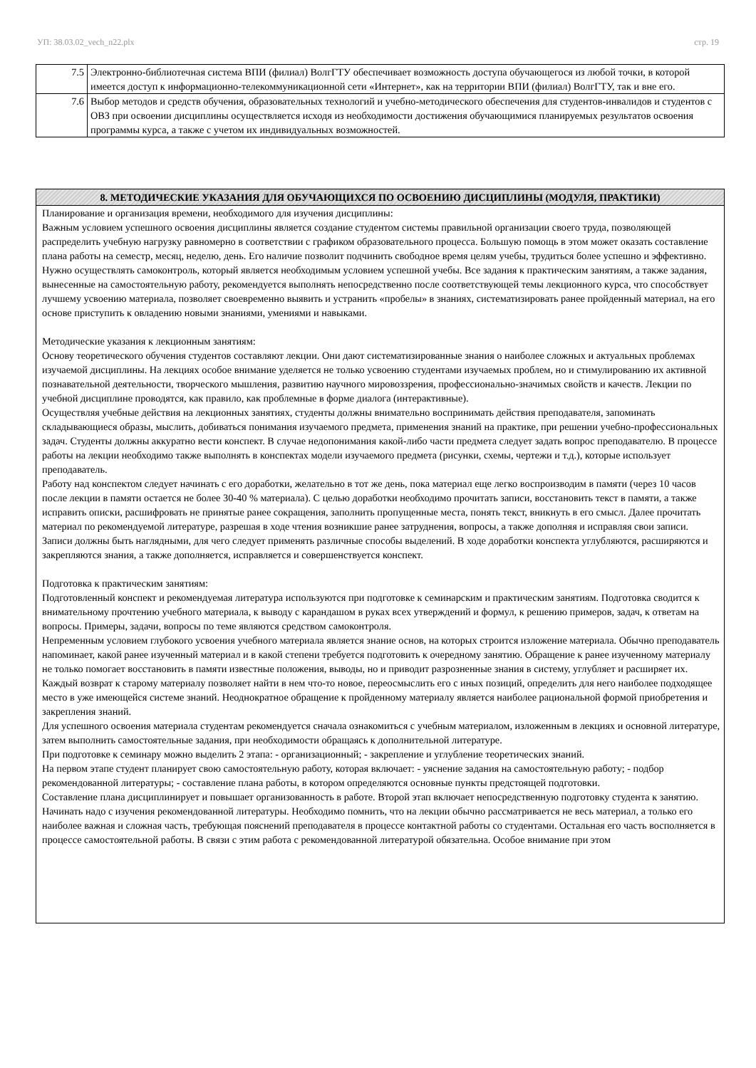УП: 38.03.02_vech_n22.plx стр. 19
| 7.5 | Электронно-библиотечная система ВПИ (филиал) ВолгГТУ обеспечивает возможность доступа обучающегося из любой точки, в которой имеется доступ к информационно-телекоммуникационной сети «Интернет», как на территории ВПИ (филиал) ВолгГТУ, так и вне его. |
| 7.6 | Выбор методов и средств обучения, образовательных технологий и учебно-методического обеспечения для студентов-инвалидов и студентов с ОВЗ при освоении дисциплины осуществляется исходя из необходимости достижения обучающимися планируемых результатов освоения программы курса, а также с учетом их индивидуальных возможностей. |
| 8. МЕТОДИЧЕСКИЕ УКАЗАНИЯ ДЛЯ ОБУЧАЮЩИХСЯ ПО ОСВОЕНИЮ ДИСЦИПЛИНЫ (МОДУЛЯ, ПРАКТИКИ) |
| --- |
| Планирование и организация времени, необходимого для изучения дисциплины: Важным условием успешного освоения дисциплины является создание студентом системы правильной организации своего труда, позволяющей распределить учебную нагрузку равномерно в соответствии с графиком образовательного процесса. Большую помощь в этом может оказать составление плана работы на семестр, месяц, неделю, день. Его наличие позволит подчинить свободное время целям учебы, трудиться более успешно и эффективно. Нужно осуществлять самоконтроль, который является необходимым условием успешной учебы. Все задания к практическим занятиям, а также задания, вынесенные на самостоятельную работу, рекомендуется выполнять непосредственно после соответствующей темы лекционного курса, что способствует лучшему усвоению материала, позволяет своевременно выявить и устранить «пробелы» в знаниях, систематизировать ранее пройденный материал, на его основе приступить к овладению новыми знаниями, умениями и навыками. Методические указания к лекционным занятиям: Основу теоретического обучения студентов составляют лекции. Они дают систематизированные знания о наиболее сложных и актуальных проблемах изучаемой дисциплины. На лекциях особое внимание уделяется не только усвоению студентами изучаемых проблем, но и стимулированию их активной познавательной деятельности, творческого мышления, развитию научного мировоззрения, профессионально-значимых свойств и качеств. Лекции по учебной дисциплине проводятся, как правило, как проблемные в форме диалога (интерактивные). Осуществляя учебные действия на лекционных занятиях, студенты должны внимательно воспринимать действия преподавателя, запоминать складывающиеся образы, мыслить, добиваться понимания изучаемого предмета, применения знаний на практике, при решении учебно-профессиональных задач. Студенты должны аккуратно вести конспект. В случае недопонимания какой-либо части предмета следует задать вопрос преподавателю. В процессе работы на лекции необходимо также выполнять в конспектах модели изучаемого предмета (рисунки, схемы, чертежи и т.д.), которые использует преподаватель. Работу над конспектом следует начинать с его доработки, желательно в тот же день, пока материал еще легко воспроизводим в памяти (через 10 часов после лекции в памяти остается не более 30-40 % материала). С целью доработки необходимо прочитать записи, восстановить текст в памяти, а также исправить описки, расшифровать не принятые ранее сокращения, заполнить пропущенные места, понять текст, вникнуть в его смысл. Далее прочитать материал по рекомендуемой литературе, разрешая в ходе чтения возникшие ранее затруднения, вопросы, а также дополняя и исправляя свои записи. Записи должны быть наглядными, для чего следует применять различные способы выделений. В ходе доработки конспекта углубляются, расширяются и закрепляются знания, а также дополняется, исправляется и совершенствуется конспект. Подготовка к практическим занятиям: Подготовленный конспект и рекомендуемая литература используются при подготовке к семинарским и практическим занятиям. Подготовка сводится к внимательному прочтению учебного материала, к выводу с карандашом в руках всех утверждений и формул, к решению примеров, задач, к ответам на вопросы. Примеры, задачи, вопросы по теме являются средством самоконтроля. Непременным условием глубокого усвоения учебного материала является знание основ, на которых строится изложение материала. Обычно преподаватель напоминает, какой ранее изученный материал и в какой степени требуется подготовить к очередному занятию. Обращение к ранее изученному материалу не только помогает восстановить в памяти известные положения, выводы, но и приводит разрозненные знания в систему, углубляет и расширяет их. Каждый возврат к старому материалу позволяет найти в нем что-то новое, переосмыслить его с иных позиций, определить для него наиболее подходящее место в уже имеющейся системе знаний. Неоднократное обращение к пройденному материалу является наиболее рациональной формой приобретения и закрепления знаний. Для успешного освоения материала студентам рекомендуется сначала ознакомиться с учебным материалом, изложенным в лекциях и основной литературе, затем выполнить самостоятельные задания, при необходимости обращаясь к дополнительной литературе. При подготовке к семинару можно выделить 2 этапа: - организационный; - закрепление и углубление теоретических знаний. На первом этапе студент планирует свою самостоятельную работу, которая включает: - уяснение задания на самостоятельную работу; - подбор рекомендованной литературы; - составление плана работы, в котором определяются основные пункты предстоящей подготовки. Составление плана дисциплинирует и повышает организованность в работе. Второй этап включает непосредственную подготовку студента к занятию. Начинать надо с изучения рекомендованной литературы. Необходимо помнить, что на лекции обычно рассматривается не весь материал, а только его наиболее важная и сложная часть, требующая пояснений преподавателя в процессе контактной работы со студентами. Остальная его часть восполняется в процессе самостоятельной работы. В связи с этим работа с рекомендованной литературой обязательна. Особое внимание при этом |